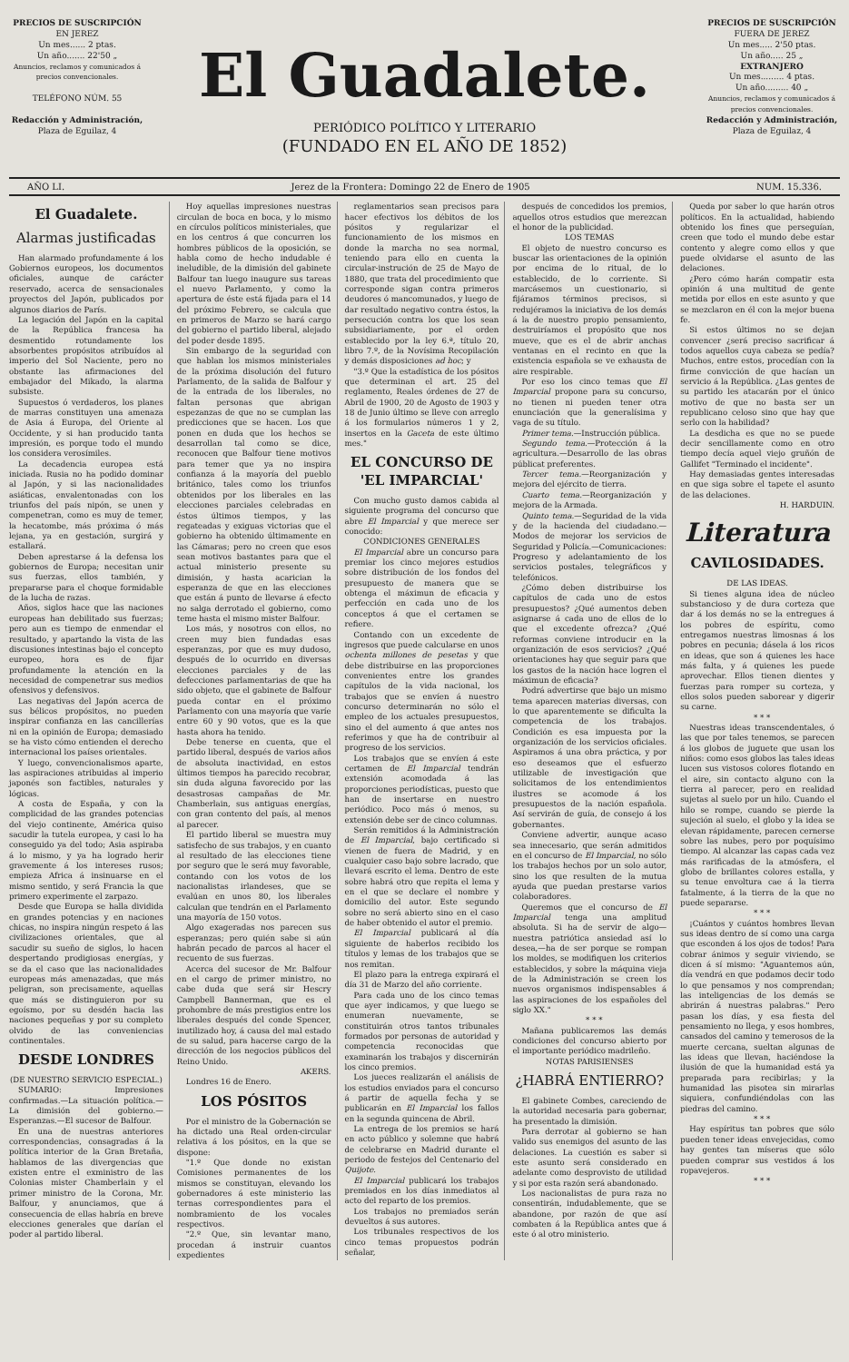PRECIOS DE SUSCRIPCIÓN
EN JEREZ
Un mes...... 2 ptas.
Un año....... 22'50 „
Anuncios, reclamos y comunicados á precios convencionales.
TELÉFONO NÚM. 55
Redacción y Administración,
Plaza de Eguilaz, 4
El Guadalete.
PERIÓDICO POLÍTICO Y LITERARIO
(FUNDADO EN EL AÑO DE 1852)
PRECIOS DE SUSCRIPCIÓN
FUERA DE JEREZ
Un mes..... 2'50 ptas.
Un año..... 25 „
EXTRANJERO
Un mes......... 4 ptas.
Un año......... 40 „
Anuncios, reclamos y comunicados á precios convencionales.
Redacción y Administración,
Plaza de Eguilaz, 4
AÑO LI. Jerez de la Frontera: Domingo 22 de Enero de 1905 NUM. 15.336.
El Guadalete.
Alarmas justificadas
Han alarmado profundamente á los Gobiernos europeos, los documentos oficiales, aunque de carácter reservado, acerca de sensacionales proyectos del Japón, publicados por algunos diarios de París.
La legación del Japón en la capital de la República francesa ha desmentido rotundamente los absorbentes propósitos atribuídos al imperio del Sol Naciente, pero no obstante las afirmaciones del embajador del Mikado, la alarma subsiste.
Supuestos ó verdaderos, los planes de marras constituyen una amenaza de Asia á Europa, del Oriente al Occidente, y si han producido tanta impresión, es porque todo el mundo los considera verosímiles.
La decadencia europea está iniciada. Rusia no ha podido dominar al Japón, y si las nacionalidades asiáticas, envalentonadas con los triunfos del país nipón, se unen y compenetran, como es muy de temer, la hecatombe, más próxima ó más lejana, ya en gestación, surgirá y estallará.
Deben aprestarse á la defensa los gobiernos de Europa; necesitan unir sus fuerzas, ellos también, y prepararse para el choque formidable de la lucha de razas.
Años, siglos hace que las naciones europeas han debilitado sus fuerzas; pero aun es tiempo de enmendar el resultado, y apartando la vista de las discusiones intestinas bajo el concepto europeo, hora es de fijar profundamente la atención en la necesidad de compenetrar sus medios ofensivos y defensivos.
Las negativas del Japón acerca de sus bélicos propósitos, no pueden inspirar confianza en las cancillerías ni en la opinión de Europa; demasiado se ha visto cómo entienden el derecho internacional los países orientales.
Y luego, convencionalismos aparte, las aspiraciones atribuidas al imperio japonés son factibles, naturales y lógicas.
A costa de España, y con la complicidad de las grandes potencias del viejo continente, América quiso sacudir la tutela europea, y casi lo ha conseguido ya del todo; Asia aspiraba á lo mismo, y ya ha logrado herir gravemente á los intereses rusos; empieza Africa á insinuarse en el mismo sentido, y será Francia la que primero experimente el zarpazo.
Desde que Europa se halla dividida en grandes potencias y en naciones chicas, no inspira ningún respeto á las civilizaciones orientales, que al sacudir su sueño de siglos, lo hacen despertando prodigiosas energías, y se da el caso que las nacionalidades europeas más amenazadas, que más peligran, son precisamente, aquellas que más se distinguieron por su egoísmo, por su desdén hacia las naciones pequeñas y por su completo olvido de las conveniencias continentales.
DESDE LONDRES
(DE NUESTRO SERVICIO ESPECIAL.)
SUMARIO: Impresiones confirmadas.—La situación política.—La dimisión del gobierno.—Esperanzas.—El sucesor de Balfour.
En una de nuestras anteriores correspondencias, consagradas á la política interior de la Gran Bretaña, hablamos de las divergencias que existen entre el exministro de las Colonias mister Chamberlain y el primer ministro de la Corona, Mr. Balfour, y anunciamos, que á consecuencia de ellas habría en breve elecciones generales que darían el poder al partido liberal.
Hoy aquellas impresiones nuestras circulan de boca en boca, y lo mismo en círculos políticos ministeriales, que en los centros á que concurren los hombres públicos de la oposición, se habla como de hecho indudable é ineludible, de la dimisión del gabinete Balfour tan luego inaugure sus tareas el nuevo Parlamento, y como la apertura de éste está fijada para el 14 del próximo Febrero, se calcula que en primeros de Marzo se hará cargo del gobierno el partido liberal, alejado del poder desde 1895.
Sin embargo de la seguridad con que hablan los mismos ministeriales de la próxima disolución del futuro Parlamento, de la salida de Balfour y de la entrada de los liberales, no faltan personas que abrigan espezanzas de que no se cumplan las predicciones que se hacen. Los que ponen en duda que los hechos se desarrollan tal como se dice, reconocen que Balfour tiene motivos para temer que ya no inspira confianza á la mayoría del pueblo británico, tales como los triunfos obtenidos por los liberales en las elecciones parciales celebradas en éstos últimos tiempos, y las regateadas y exiguas victorias que el gobierno ha obtenido últimamente en las Cámaras; pero no creen que esos sean motivos bastantes para que el actual ministerio presente su dimisión, y hasta acarician la esperanza de que en las elecciones que están á punto de llevarse á efecto no salga derrotado el gobierno, como teme hasta el mismo mister Balfour.
Los más, y nosotros con ellos, no creen muy bien fundadas esas esperanzas, por que es muy dudoso, después de lo ocurrido en diversas elecciones parciales y de las defecciones parlamentarias de que ha sido objeto, que el gabinete de Balfour pueda contar en el próximo Parlamento con una mayoría que varíe entre 60 y 90 votos, que es la que hasta ahora ha tenido.
Debe tenerse en cuenta, que el partido liberal, después de varios años de absoluta inactividad, en estos últimos tiempos ha parecido recobrar, sin duda alguna favorecido por las desastrosas campañas de Mr. Chamberlain, sus antiguas energías, con gran contento del país, al menos al parecer.
El partido liberal se muestra muy satisfecho de sus trabajos, y en cuanto al resultado de las elecciones tiene por seguro que le será muy favorable, contando con los votos de los nacionalistas irlandeses, que se evalúan en unos 80, los liberales calculan que tendrán en el Parlamento una mayoría de 150 votos.
Algo exageradas nos parecen sus esperanzas; pero quién sabe si aún habrán pecado de parcos al hacer el recuento de sus fuerzas.
Acerca del sucesor de Mr. Balfour en el cargo de primer ministro, no cabe duda que será sir Hescry Campbell Bannerman, que es el prohombre de más prestigios entre los liberales después del conde Spencer, inutilizado hoy, á causa del mal estado de su salud, para hacerse cargo de la dirección de los negocios públicos del Reino Unido.
AKERS.
Londres 16 de Enero.
LOS PÓSITOS
Por el ministro de la Gobernación se ha dictado una Real orden-circular relativa á los pósitos, en la que se dispone:
"1.º Que donde no existan Comisiones permanentes de los mismos se constituyan, elevando los gobernadores á este ministerio las ternas correspondientes para el nombramiento de los vocales respectivos.
"2.º Que, sin levantar mano, procedan á instruir cuantos expedientes
reglamentarios sean precisos para hacer efectivos los débitos de los pósitos y regularizar el funcionamiento de los mismos en donde la marcha no sea normal, teniendo para ello en cuenta la circular-instrución de 25 de Mayo de 1880, que trata del procedimiento que corresponde sigan contra primeros deudores ó mancomunados, y luego de dar resultado negativo contra éstos, la persecución contra los que los sean subsidiariamente, por el orden establecido por la ley 6.ª, título 20, libro 7.º, de la Novísima Recopilación y demás disposiciones ad hoc; y
"3.º Que la estadística de los pósitos que determinan el art. 25 del reglamento, Reales órdenes de 27 de Abril de 1900, 20 de Agosto de 1903 y 18 de Junio último se lleve con arreglo á los formularios números 1 y 2, insertos en la Gaceta de este último mes."
EL CONCURSO DE 'EL IMPARCIAL'
Con mucho gusto damos cabida al siguiente programa del concurso que abre El Imparcial y que merece ser conocido:
CONDICIONES GENERALES
El Imparcial abre un concurso para premiar los cinco mejores estudios sobre distribución de los fondos del presupuesto de manera que se obtenga el máximun de eficacia y perfección en cada uno de los conceptos á que el certamen se refiere.
Contando con un excedente de ingresos que puede calcularse en unos ochenta millones de pesetas y que debe distribuirse en las proporciones convenientes entre los grandes capítulos de la vida nacional, los trabajos que se envíen á nuestro concurso determinarán no sólo el empleo de los actuales presupuestos, sino el del aumento á que antes nos referimos y que ha de contribuir al progreso de los servicios.
Los trabajos que se envíen á este certamen de El Imparcial tendrán extensión acomodada á las proporciones periodísticas, puesto que han de insertarse en nuestro periódico. Poco más ó menos, su extensión debe ser de cinco columnas.
Serán remitidos á la Administración de El Imparcial, bajo certificado si vienen de fuera de Madrid, y en cualquier caso bajo sobre lacrado, que llevará escrito el lema. Dentro de este sobre habrá otro que repita el lema y en el que se declare el nombre y domicilio del autor. Este segundo sobre no será abierto sino en el caso de haber obtenido el autor el premio.
El Imparcial publicará al día siguiente de haberlos recibido los títulos y lemas de los trabajos que se nos remitan.
El plazo para la entrega expirará el día 31 de Marzo del año corriente.
Para cada uno de los cinco temas que ayer indicamos, y que luego se enumeran nuevamente, se constituirán otros tantos tribunales formados por personas de autoridad y competencia reconocidas que examinarán los trabajos y discernirán los cinco premios.
Los jueces realizarán el análisis de los estudios enviados para el concurso á partir de aquella fecha y se publicarán en El Imparcial los fallos en la segunda quincena de Abril.
La entrega de los premios se hará en acto público y solemne que habrá de celebrarse en Madrid durante el periodo de festejos del Centenario del Quijote.
El Imparcial publicará los trabajos premiados en los días inmediatos al acto del reparto de los premios.
Los trabajos no premiados serán devueltos á sus autores.
Los tribunales respectivos de los cinco temas propuestos podrán señalar,
después de concedidos los premios, aquellos otros estudios que merezcan el honor de la publicidad.
LOS TEMAS
El objeto de nuestro concurso es buscar las orientaciones de la opinión por encima de lo ritual, de lo establecido, de lo corriente. Si marcásemos un cuestionario, si fijáramos términos precisos, si redujéramos la iniciativa de los demás á la de nuestro propio pensamiento, destruiríamos el propósito que nos mueve, que es el de abrir anchas ventanas en el recinto en que la existencia española se ve exhausta de aire respirable.
Por eso los cinco temas que El Imparcial propone para su concurso, no tienen ni pueden tener otra enunciación que la generalísima y vaga de su título.
Primer tema.—Instrucción pública.
Segundo tema.—Protección á la agricultura.—Desarrollo de las obras públicat preferentes.
Tercer tema.—Reorganización y mejora del ejército de tierra.
Cuarto tema.—Reorganización y mejora de la Armada.
Quinto tema.—Seguridad de la vida y de la hacienda del ciudadano.—Modos de mejorar los servicios de Seguridad y Policía.—Comunicaciones: Progreso y adelantamiento de los servicios postales, telegráficos y telefónicos.
¿Cómo deben distribuirse los capítulos de cada uno de estos presupuestos? ¿Qué aumentos deben asignarse á cada uno de ellos de lo que el excedente ofrezca? ¿Qué reformas conviene introducir en la organización de esos servicios? ¿Qué orientaciones hay que seguir para que los gastos de la nación hace logren el máximun de eficacia?
Podrá advertirse que bajo un mismo tema aparecen materias diversas, con lo que aparentemente se dificulta la competencia de los trabajos. Condición es esa impuesta por la organización de los servicios oficiales. Aspiramos á una obra práctica, y por eso deseamos que el esfuerzo utilizable de investigación que solicitamos de los entendimientos ilustres se acomode á los presupuestos de la nación española. Así servirán de guía, de consejo á los gobernantes.
Conviene advertir, aunque acaso sea innecesario, que serán admitidos en el concurso de El Imparcial, no sólo los trabajos hechos por un solo autor, sino los que resulten de la mutua ayuda que puedan prestarse varios colaboradores.
Queremos que el concurso de El Imparcial tenga una amplitud absoluta. Si ha de servir de algo—nuestra patriótica ansiedad así lo desea,—ha de ser porque se rompan los moldes, se modifiquen los criterios establecidos, y sobre la máquina vieja de la Administración se creen los nuevos organismos indispensables á las aspiraciones de los españoles del siglo XX."
* * *
Mañana publicaremos las demás condiciones del concurso abierto por el importante periódico madrileño.
NOTAS PARISIENSES
¿HABRÁ ENTIERRO?
El gabinete Combes, careciendo de la autoridad necesaria para gobernar, ha presentado la dimisión.
Para derrotar al gobierno se han valido sus enemigos del asunto de las delaciones. La cuestión es saber si este asunto será considerado en adelante como desprovisto de utilidad y si por esta razón será abandonado.
Los nacionalistas de pura raza no consentirán, indudablemente, que se abandone, por razón de que así combaten á la República antes que á este ó al otro ministerio.
Queda por saber lo que harán otros políticos. En la actualidad, habiendo obtenido los fines que perseguían, creen que todo el mundo debe estar contento y alegre como ellos y que puede olvidarse el asunto de las delaciones.
¿Pero cómo harán compatir esta opinión á una multitud de gente metida por ellos en este asunto y que se mezclaron en él con la mejor buena fe.
Si estos últimos no se dejan convencer ¿será preciso sacrificar á todos aquellos cuya cabeza se pedía? Muchos, entre estos, procedían con la firme convicción de que hacían un servicio á la República. ¿Las gentes de su partido les atacarán por el único motivo de que no basta ser un republicano celoso sino que hay que serlo con la habilidad?
La desdicha es que no se puede decir sencillamente como en otro tiempo decía aquel viejo gruñón de Gallifet "Terminado el incidente".
Hay demasiadas gentes interesadas en que siga sobre el tapete el asunto de las delaciones.
H. HARDUIN.
Literatura
CAVILOSIDADES.
DE LAS IDEAS.
Si tienes alguna idea de núcleo substancioso y de dura corteza que dar á los demás no se la entregues á los pobres de espíritu, como entregamos nuestras limosnas á los pobres en pecunia; dásela á los ricos en ideas, que son á quienes les hace más falta, y á quienes les puede aprovechar. Ellos tienen dientes y fuerzas para romper su corteza, y ellos solos pueden saborear y digerir su carne.
* * *
Nuestras ideas transcendentales, ó las que por tales tenemos, se parecen á los globos de juguete que usan los niños: como esos globos las tales ideas lucen sus vistosos colores flotando en el aire, sin contacto alguno con la tierra al parecer, pero en realidad sujetas al suelo por un hilo. Cuando el hilo se rompe, cuando se pierde la sujeción al suelo, el globo y la idea se elevan rápidamente, parecen cernerse sobre las nubes, pero por poquísimo tiempo. Al alcanzar las capas cada vez más rarificadas de la atmósfera, el globo de brillantes colores estalla, y su tenue envoltura cae á la tierra fatalmente, á la tierra de la que no puede separarse.
* * *
¡Cuántos y cuántos hombres llevan sus ideas dentro de sí como una carga que esconden á los ojos de todos! Para cobrar ánimos y seguir viviendo, se dicen á sí mismo: "Aguantemos aún, día vendrá en que podamos decir todo lo que pensamos y nos comprendan; las inteligencias de los demás se abrirán á nuestras palabras." Pero pasan los días, y esa fiesta del pensamiento no llega, y esos hombres, cansados del camino y temerosos de la muerte cercana, sueltan algunas de las ideas que llevan, haciéndose la ilusión de que la humanidad está ya preparada para recibirlas; y la humanidad las pisotea sin mirarlas siquiera, confundiéndolas con las piedras del camino.
* * *
Hay espíritus tan pobres que sólo pueden tener ideas envejecidas, como hay gentes tan míseras que sólo pueden comprar sus vestidos á los ropavejeros.
* * *